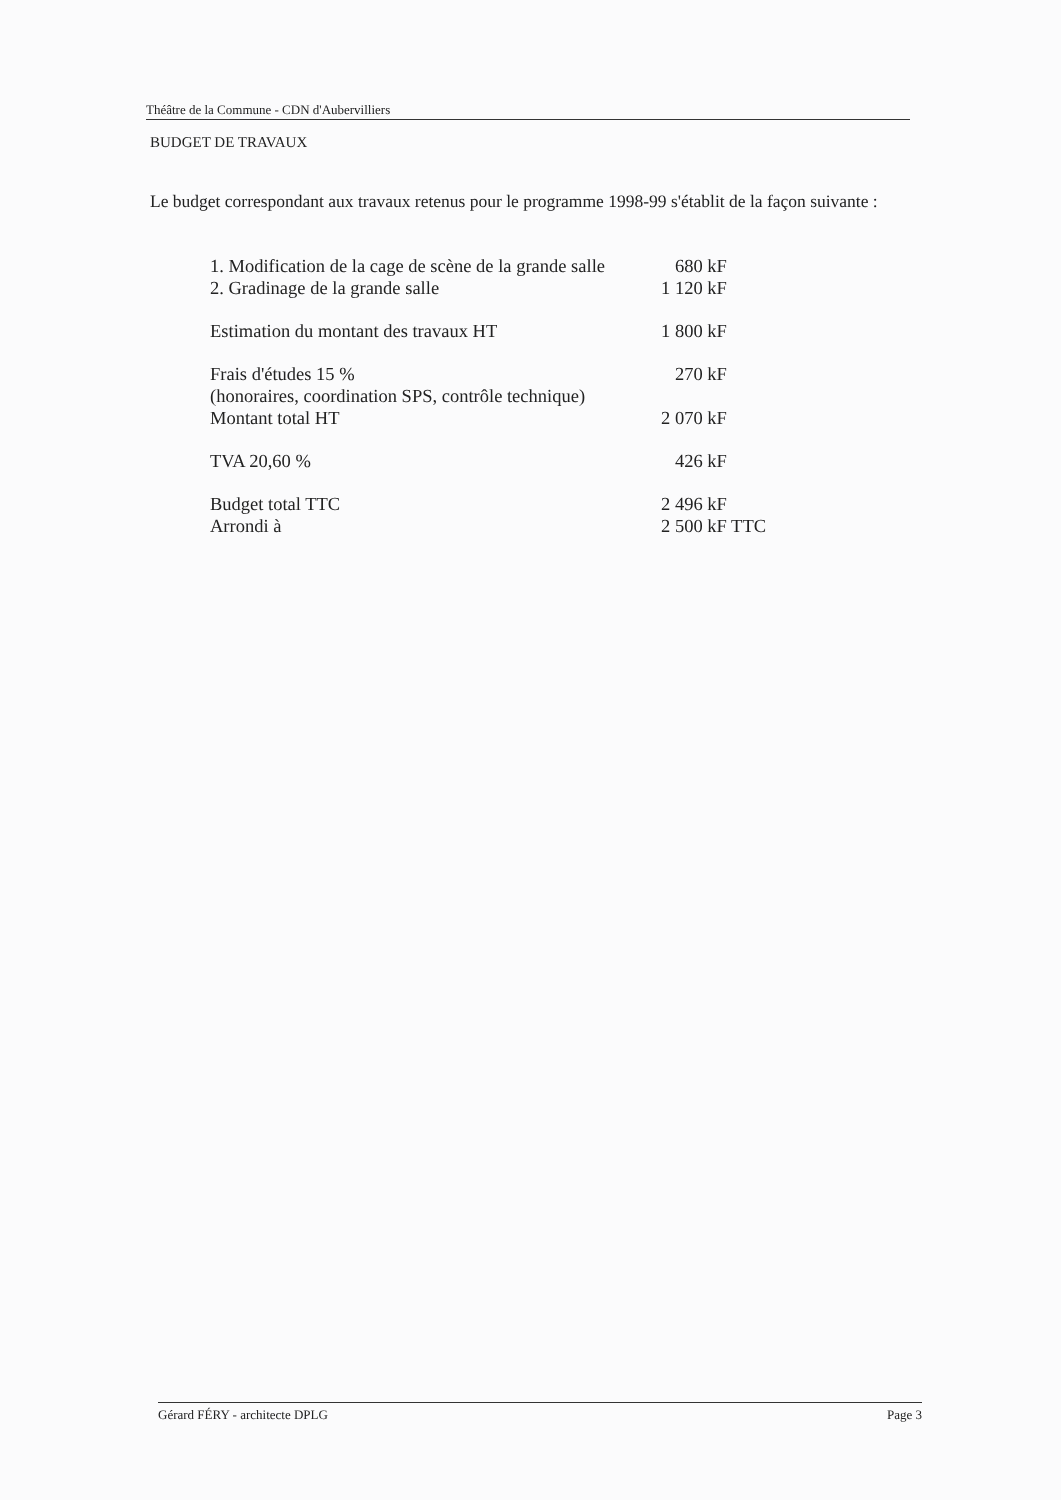Théâtre de la Commune - CDN d'Aubervilliers
BUDGET DE TRAVAUX
Le budget correspondant aux travaux retenus pour le programme 1998-99 s'établit de la façon suivante :
| 1. Modification de la cage de scène de la grande salle | 680 kF |
| 2. Gradinage de la grande salle | 1 120 kF |
| Estimation du montant des travaux HT | 1 800 kF |
| Frais d'études 15 % (honoraires, coordination SPS, contrôle technique) | 270 kF |
| Montant total HT | 2 070 kF |
| TVA 20,60 % | 426 kF |
| Budget total TTC | 2 496 kF |
| Arrondi à | 2 500 kF TTC |
Gérard FÉRY - architecte DPLG Page 3